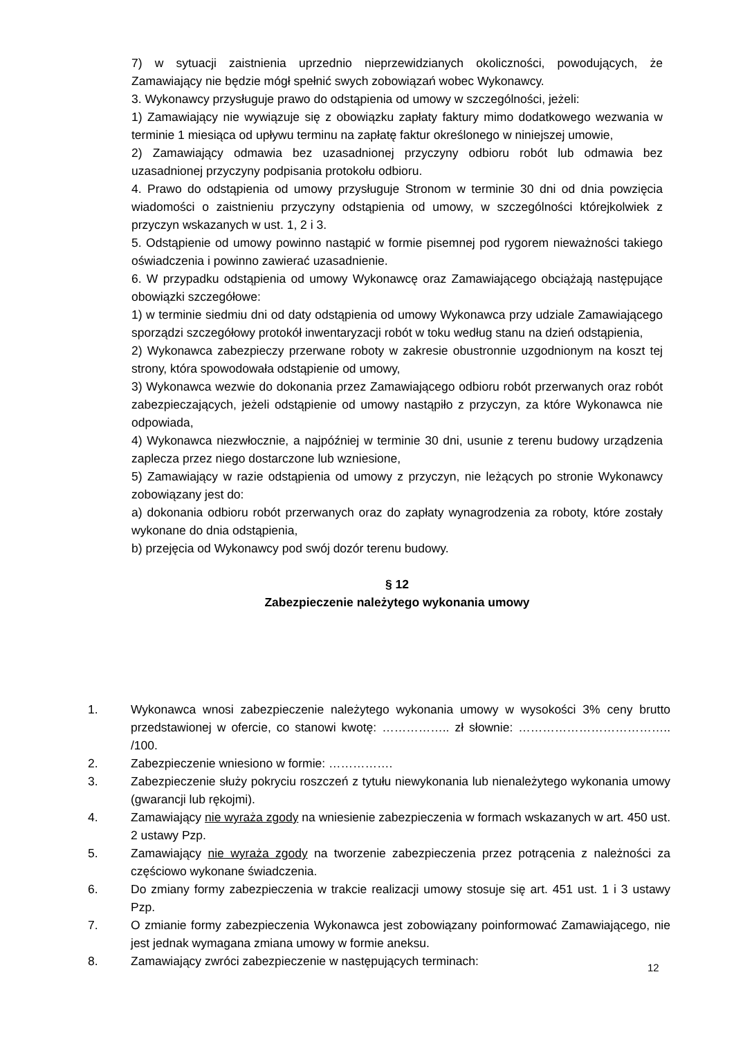7) w sytuacji zaistnienia uprzednio nieprzewidzianych okoliczności, powodujących, że Zamawiający nie będzie mógł spełnić swych zobowiązań wobec Wykonawcy.
3. Wykonawcy przysługuje prawo do odstąpienia od umowy w szczególności, jeżeli:
1) Zamawiający nie wywiązuje się z obowiązku zapłaty faktury mimo dodatkowego wezwania w terminie 1 miesiąca od upływu terminu na zapłatę faktur określonego w niniejszej umowie,
2) Zamawiający odmawia bez uzasadnionej przyczyny odbioru robót lub odmawia bez uzasadnionej przyczyny podpisania protokołu odbioru.
4. Prawo do odstąpienia od umowy przysługuje Stronom w terminie 30 dni od dnia powzięcia wiadomości o zaistnieniu przyczyny odstąpienia od umowy, w szczególności którejkolwiek z przyczyn wskazanych w ust. 1, 2 i 3.
5. Odstąpienie od umowy powinno nastąpić w formie pisemnej pod rygorem nieważności takiego oświadczenia i powinno zawierać uzasadnienie.
6. W przypadku odstąpienia od umowy Wykonawcę oraz Zamawiającego obciążają następujące obowiązki szczegółowe:
1) w terminie siedmiu dni od daty odstąpienia od umowy Wykonawca przy udziale Zamawiającego sporządzi szczegółowy protokół inwentaryzacji robót w toku według stanu na dzień odstąpienia,
2) Wykonawca zabezpieczy przerwane roboty w zakresie obustronnie uzgodnionym na koszt tej strony, która spowodowała odstąpienie od umowy,
3) Wykonawca wezwie do dokonania przez Zamawiającego odbioru robót przerwanych oraz robót zabezpieczających, jeżeli odstąpienie od umowy nastąpiło z przyczyn, za które Wykonawca nie odpowiada,
4) Wykonawca niezwłocznie, a najpóźniej w terminie 30 dni, usunie z terenu budowy urządzenia zaplecza przez niego dostarczone lub wzniesione,
5) Zamawiający w razie odstąpienia od umowy z przyczyn, nie leżących po stronie Wykonawcy zobowiązany jest do:
a) dokonania odbioru robót przerwanych oraz do zapłaty wynagrodzenia za roboty, które zostały wykonane do dnia odstąpienia,
b) przejęcia od Wykonawcy pod swój dozór terenu budowy.
§ 12
Zabezpieczenie należytego wykonania umowy
1. Wykonawca wnosi zabezpieczenie należytego wykonania umowy w wysokości 3% ceny brutto przedstawionej w ofercie, co stanowi kwotę: …………….. zł słownie: ……………………………….. /100.
2. Zabezpieczenie wniesiono w formie: …………….
3. Zabezpieczenie służy pokryciu roszczeń z tytułu niewykonania lub nienależytego wykonania umowy (gwarancji lub rękojmi).
4. Zamawiający nie wyraża zgody na wniesienie zabezpieczenia w formach wskazanych w art. 450 ust. 2 ustawy Pzp.
5. Zamawiający nie wyraża zgody na tworzenie zabezpieczenia przez potrącenia z należności za częściowo wykonane świadczenia.
6. Do zmiany formy zabezpieczenia w trakcie realizacji umowy stosuje się art. 451 ust. 1 i 3 ustawy Pzp.
7. O zmianie formy zabezpieczenia Wykonawca jest zobowiązany poinformować Zamawiającego, nie jest jednak wymagana zmiana umowy w formie aneksu.
8. Zamawiający zwróci zabezpieczenie w następujących terminach:
12